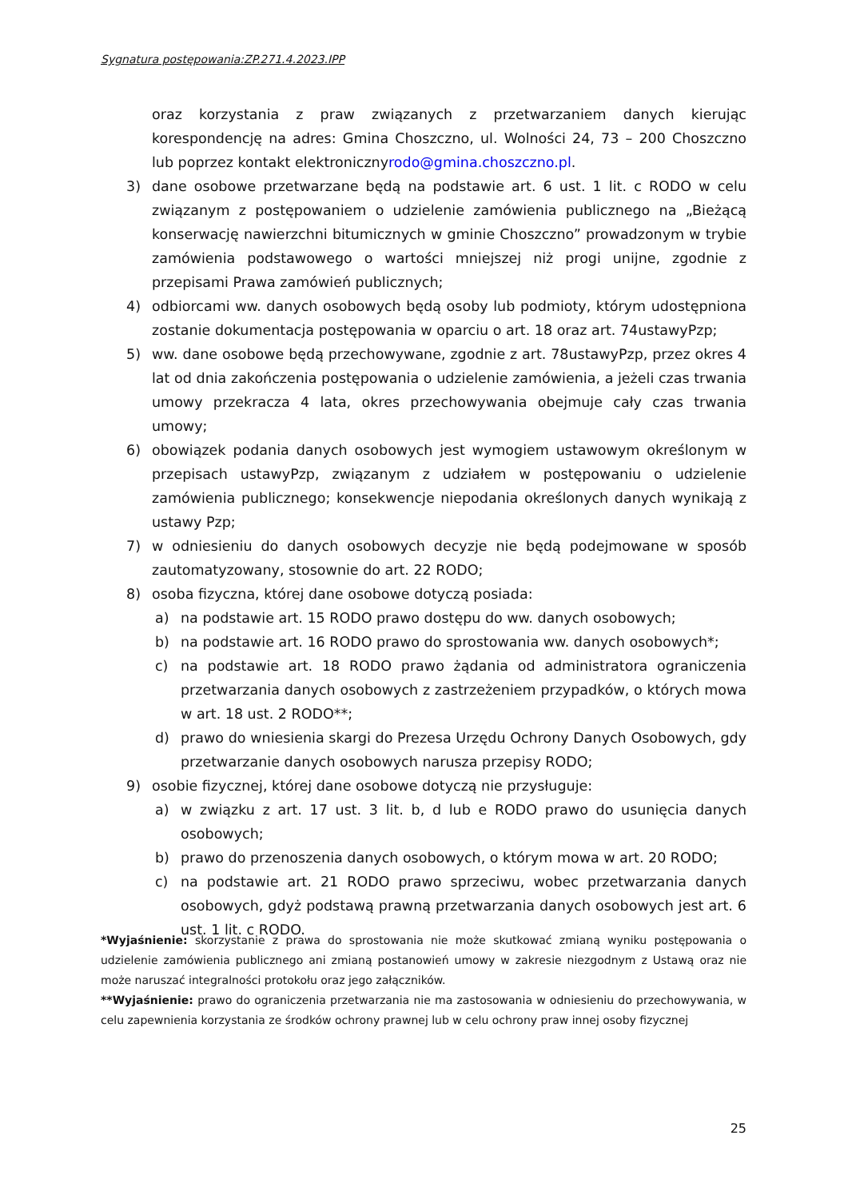Sygnatura postępowania:ZP.271.4.2023.IPP
oraz korzystania z praw związanych z przetwarzaniem danych kierując korespondencję na adres: Gmina Choszczno, ul. Wolności 24, 73 – 200 Choszczno lub poprzez kontakt elektronicznyrodo@gmina.choszczno.pl.
3) dane osobowe przetwarzane będą na podstawie art. 6 ust. 1 lit. c RODO w celu związanym z postępowaniem o udzielenie zamówienia publicznego na „Bieżącą konserwację nawierzchni bitumicznych w gminie Choszczno” prowadzonym w trybie zamówienia podstawowego o wartości mniejszej niż progi unijne, zgodnie z przepisami Prawa zamówień publicznych;
4) odbiorcami ww. danych osobowych będą osoby lub podmioty, którym udostępniona zostanie dokumentacja postępowania w oparciu o art. 18 oraz art. 74ustawyPzp;
5) ww. dane osobowe będą przechowywane, zgodnie z art. 78ustawyPzp, przez okres 4 lat od dnia zakończenia postępowania o udzielenie zamówienia, a jeżeli czas trwania umowy przekracza 4 lata, okres przechowywania obejmuje cały czas trwania umowy;
6) obowiązek podania danych osobowych jest wymogiem ustawowym określonym w przepisach ustawyPzp, związanym z udziałem w postępowaniu o udzielenie zamówienia publicznego; konsekwencje niepodania określonych danych wynikają z ustawy Pzp;
7) w odniesieniu do danych osobowych decyzje nie będą podejmowane w sposób zautomatyzowany, stosownie do art. 22 RODO;
8) osoba fizyczna, której dane osobowe dotyczą posiada:
a) na podstawie art. 15 RODO prawo dostępu do ww. danych osobowych;
b) na podstawie art. 16 RODO prawo do sprostowania ww. danych osobowych*;
c) na podstawie art. 18 RODO prawo żądania od administratora ograniczenia przetwarzania danych osobowych z zastrzeżeniem przypadków, o których mowa w art. 18 ust. 2 RODO**;
d) prawo do wniesienia skargi do Prezesa Urzędu Ochrony Danych Osobowych, gdy przetwarzanie danych osobowych narusza przepisy RODO;
9) osobie fizycznej, której dane osobowe dotyczą nie przysługuje:
a) w związku z art. 17 ust. 3 lit. b, d lub e RODO prawo do usunięcia danych osobowych;
b) prawo do przenoszenia danych osobowych, o którym mowa w art. 20 RODO;
c) na podstawie art. 21 RODO prawo sprzeciwu, wobec przetwarzania danych osobowych, gdyż podstawą prawną przetwarzania danych osobowych jest art. 6 ust. 1 lit. c RODO.
*Wyjaśnienie: skorzystanie z prawa do sprostowania nie może skutkować zmianą wyniku postępowania o udzielenie zamówienia publicznego ani zmianą postanowień umowy w zakresie niezgodnym z Ustawą oraz nie może naruszać integralności protokołu oraz jego załączników.
**Wyjaśnienie: prawo do ograniczenia przetwarzania nie ma zastosowania w odniesieniu do przechowywania, w celu zapewnienia korzystania ze środków ochrony prawnej lub w celu ochrony praw innej osoby fizycznej
25